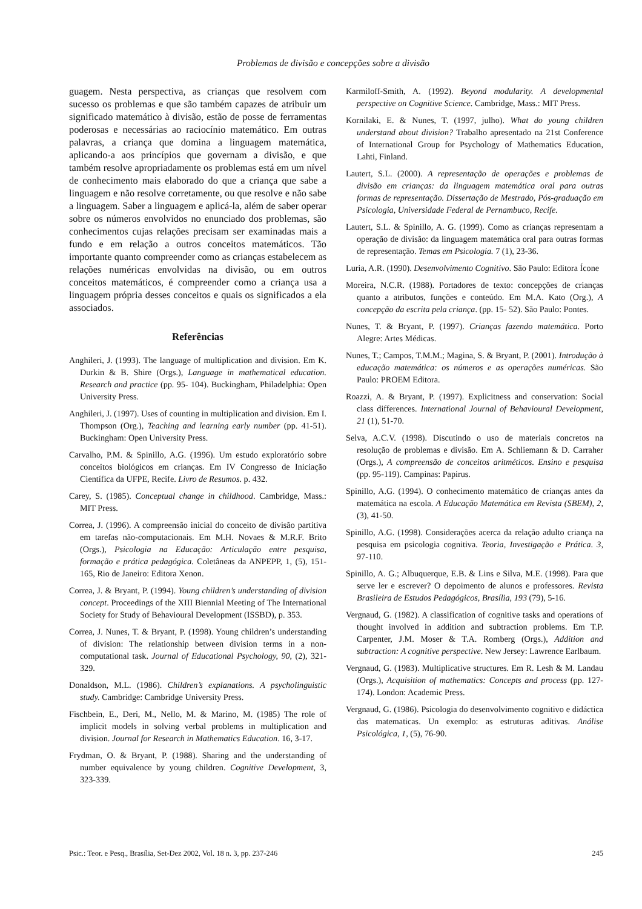Problemas de divisão e concepções sobre a divisão
guagem. Nesta perspectiva, as crianças que resolvem com sucesso os problemas e que são também capazes de atribuir um significado matemático à divisão, estão de posse de ferramentas poderosas e necessárias ao raciocínio matemático. Em outras palavras, a criança que domina a linguagem matemática, aplicando-a aos princípios que governam a divisão, e que também resolve apropriadamente os problemas está em um nível de conhecimento mais elaborado do que a criança que sabe a linguagem e não resolve corretamente, ou que resolve e não sabe a linguagem. Saber a linguagem e aplicá-la, além de saber operar sobre os números envolvidos no enunciado dos problemas, são conhecimentos cujas relações precisam ser examinadas mais a fundo e em relação a outros conceitos matemáticos. Tão importante quanto compreender como as crianças estabelecem as relações numéricas envolvidas na divisão, ou em outros conceitos matemáticos, é compreender como a criança usa a linguagem própria desses conceitos e quais os significados a ela associados.
Referências
Anghileri, J. (1993). The language of multiplication and division. Em K. Durkin & B. Shire (Orgs.), Language in mathematical education. Research and practice (pp. 95- 104). Buckingham, Philadelphia: Open University Press.
Anghileri, J. (1997). Uses of counting in multiplication and division. Em I. Thompson (Org.), Teaching and learning early number (pp. 41-51). Buckingham: Open University Press.
Carvalho, P.M. & Spinillo, A.G. (1996). Um estudo exploratório sobre conceitos biológicos em crianças. Em IV Congresso de Iniciação Científica da UFPE, Recife. Livro de Resumos. p. 432.
Carey, S. (1985). Conceptual change in childhood. Cambridge, Mass.: MIT Press.
Correa, J. (1996). A compreensão inicial do conceito de divisão partitiva em tarefas não-computacionais. Em M.H. Novaes & M.R.F. Brito (Orgs.), Psicologia na Educação: Articulação entre pesquisa, formação e prática pedagógica. Coletâneas da ANPEPP, 1, (5), 151-165, Rio de Janeiro: Editora Xenon.
Correa, J. & Bryant, P. (1994). Young children’s understanding of division concept. Proceedings of the XIII Biennial Meeting of The International Society for Study of Behavioural Development (ISSBD), p. 353.
Correa, J. Nunes, T. & Bryant, P. (1998). Young children’s understanding of division: The relationship between division terms in a non-computational task. Journal of Educational Psychology, 90, (2), 321-329.
Donaldson, M.L. (1986). Children’s explanations. A psycholinguistic study. Cambridge: Cambridge University Press.
Fischbein, E., Deri, M., Nello, M. & Marino, M. (1985) The role of implicit models in solving verbal problems in multiplication and division. Journal for Research in Mathematics Education. 16, 3-17.
Frydman, O. & Bryant, P. (1988). Sharing and the understanding of number equivalence by young children. Cognitive Development, 3, 323-339.
Karmiloff-Smith, A. (1992). Beyond modularity. A developmental perspective on Cognitive Science. Cambridge, Mass.: MIT Press.
Kornilaki, E. & Nunes, T. (1997, julho). What do young children understand about division? Trabalho apresentado na 21st Conference of International Group for Psychology of Mathematics Education, Lahti, Finland.
Lautert, S.L. (2000). A representação de operações e problemas de divisão em crianças: da linguagem matemática oral para outras formas de representação. Dissertação de Mestrado, Pós-graduação em Psicologia, Universidade Federal de Pernambuco, Recife.
Lautert, S.L. & Spinillo, A. G. (1999). Como as crianças representam a operação de divisão: da linguagem matemática oral para outras formas de representação. Temas em Psicologia. 7 (1), 23-36.
Luria, A.R. (1990). Desenvolvimento Cognitivo. São Paulo: Editora Ícone
Moreira, N.C.R. (1988). Portadores de texto: concepções de crianças quanto a atributos, funções e conteúdo. Em M.A. Kato (Org.), A concepção da escrita pela criança. (pp. 15- 52). São Paulo: Pontes.
Nunes, T. & Bryant, P. (1997). Crianças fazendo matemática. Porto Alegre: Artes Médicas.
Nunes, T.; Campos, T.M.M.; Magina, S. & Bryant, P. (2001). Introdução à educação matemática: os números e as operações numéricas. São Paulo: PROEM Editora.
Roazzi, A. & Bryant, P. (1997). Explicitness and conservation: Social class differences. International Journal of Behavioural Development, 21 (1), 51-70.
Selva, A.C.V. (1998). Discutindo o uso de materiais concretos na resolução de problemas e divisão. Em A. Schliemann & D. Carraher (Orgs.), A compreensão de conceitos aritméticos. Ensino e pesquisa (pp. 95-119). Campinas: Papirus.
Spinillo, A.G. (1994). O conhecimento matemático de crianças antes da matemática na escola. A Educação Matemática em Revista (SBEM), 2, (3), 41-50.
Spinillo, A.G. (1998). Considerações acerca da relação adulto criança na pesquisa em psicologia cognitiva. Teoria, Investigação e Prática. 3, 97-110.
Spinillo, A. G.; Albuquerque, E.B. & Lins e Silva, M.E. (1998). Para que serve ler e escrever? O depoimento de alunos e professores. Revista Brasileira de Estudos Pedagógicos, Brasília, 193 (79), 5-16.
Vergnaud, G. (1982). A classification of cognitive tasks and operations of thought involved in addition and subtraction problems. Em T.P. Carpenter, J.M. Moser & T.A. Romberg (Orgs.), Addition and subtraction: A cognitive perspective. New Jersey: Lawrence Earlbaum.
Vergnaud, G. (1983). Multiplicative structures. Em R. Lesh & M. Landau (Orgs.), Acquisition of mathematics: Concepts and process (pp. 127-174). London: Academic Press.
Vergnaud, G. (1986). Psicologia do desenvolvimento cognitivo e didáctica das matematicas. Un exemplo: as estruturas aditivas. Análise Psicológica, 1, (5), 76-90.
Psic.: Teor. e Pesq., Brasília, Set-Dez 2002, Vol. 18 n. 3, pp. 237-246 245